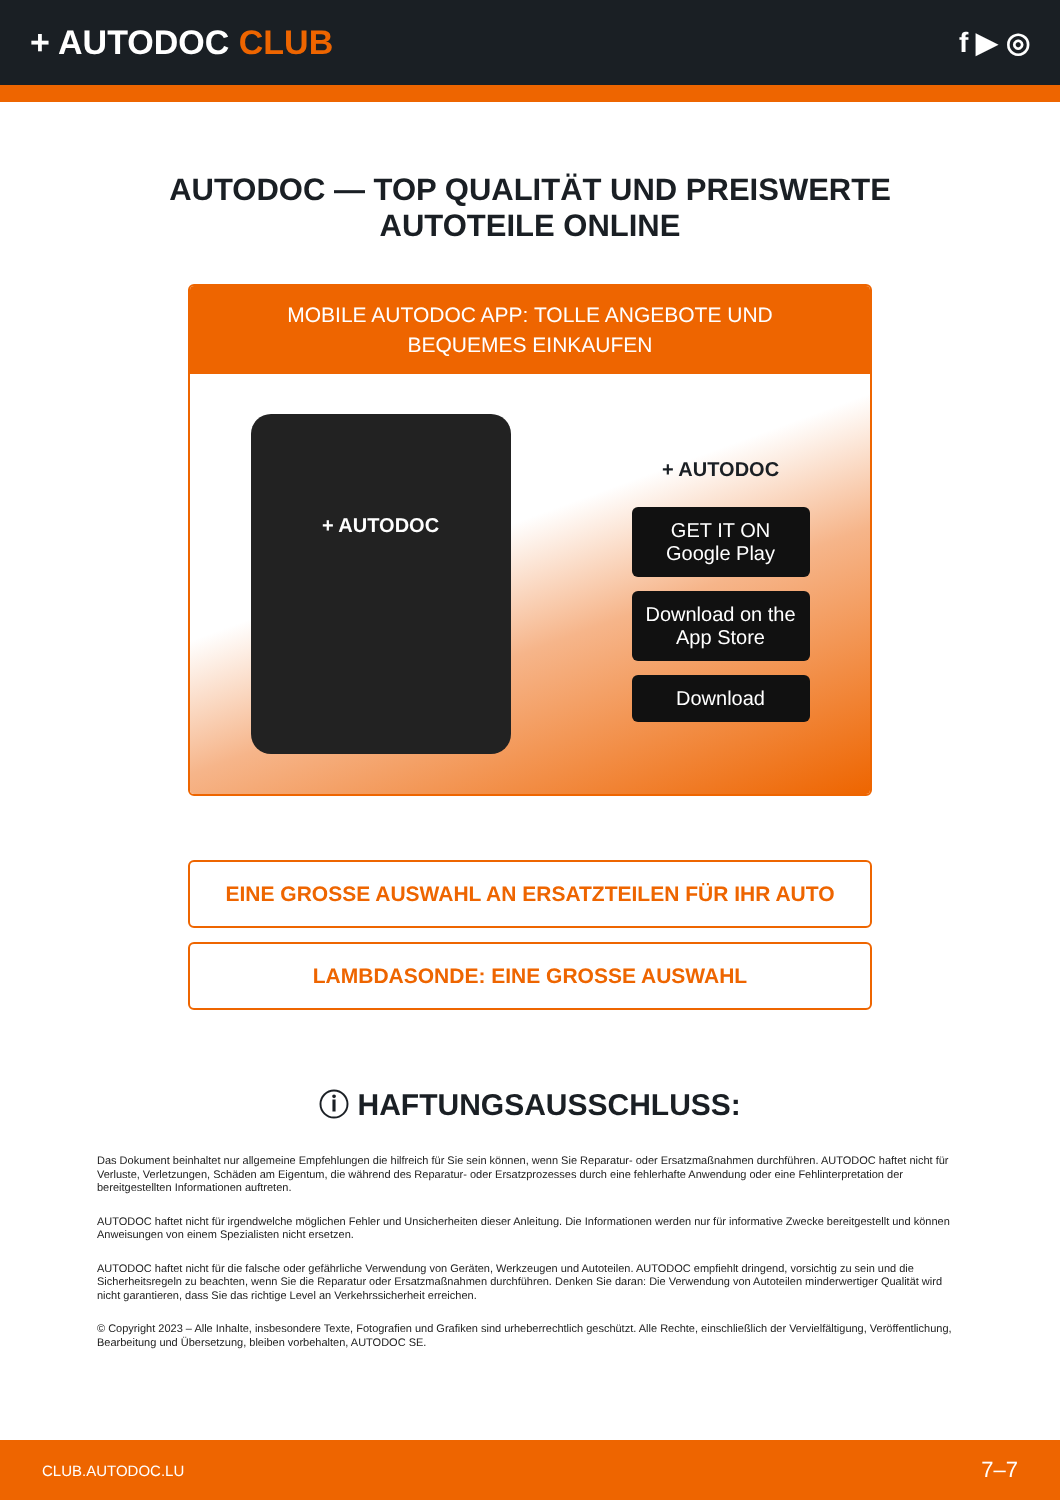+ AUTODOC CLUB
f ▶ ◎
AUTODOC — TOP QUALITÄT UND PREISWERTE
AUTOTEILE ONLINE
MOBILE AUTODOC APP: TOLLE ANGEBOTE UND BEQUEMES EINKAUFEN
+ AUTODOC
+ AUTODOC
GET IT ON
Google Play
Download on the
App Store
Download
EINE GROSSE AUSWAHL AN ERSATZTEILEN FÜR IHR AUTO
LAMBDASONDE: EINE GROSSE AUSWAHL
ⓘ HAFTUNGSAUSSCHLUSS:
Das Dokument beinhaltet nur allgemeine Empfehlungen die hilfreich für Sie sein können, wenn Sie Reparatur- oder Ersatzmaßnahmen durchführen. AUTODOC haftet nicht für Verluste, Verletzungen, Schäden am Eigentum, die während des Reparatur- oder Ersatzprozesses durch eine fehlerhafte Anwendung oder eine Fehlinterpretation der bereitgestellten Informationen auftreten.
AUTODOC haftet nicht für irgendwelche möglichen Fehler und Unsicherheiten dieser Anleitung. Die Informationen werden nur für informative Zwecke bereitgestellt und können Anweisungen von einem Spezialisten nicht ersetzen.
AUTODOC haftet nicht für die falsche oder gefährliche Verwendung von Geräten, Werkzeugen und Autoteilen. AUTODOC empfiehlt dringend, vorsichtig zu sein und die Sicherheitsregeln zu beachten, wenn Sie die Reparatur oder Ersatzmaßnahmen durchführen. Denken Sie daran: Die Verwendung von Autoteilen minderwertiger Qualität wird nicht garantieren, dass Sie das richtige Level an Verkehrssicherheit erreichen.
© Copyright 2023 – Alle Inhalte, insbesondere Texte, Fotografien und Grafiken sind urheberrechtlich geschützt. Alle Rechte, einschließlich der Vervielfältigung, Veröffentlichung, Bearbeitung und Übersetzung, bleiben vorbehalten, AUTODOC SE.
CLUB.AUTODOC.LU 7–7